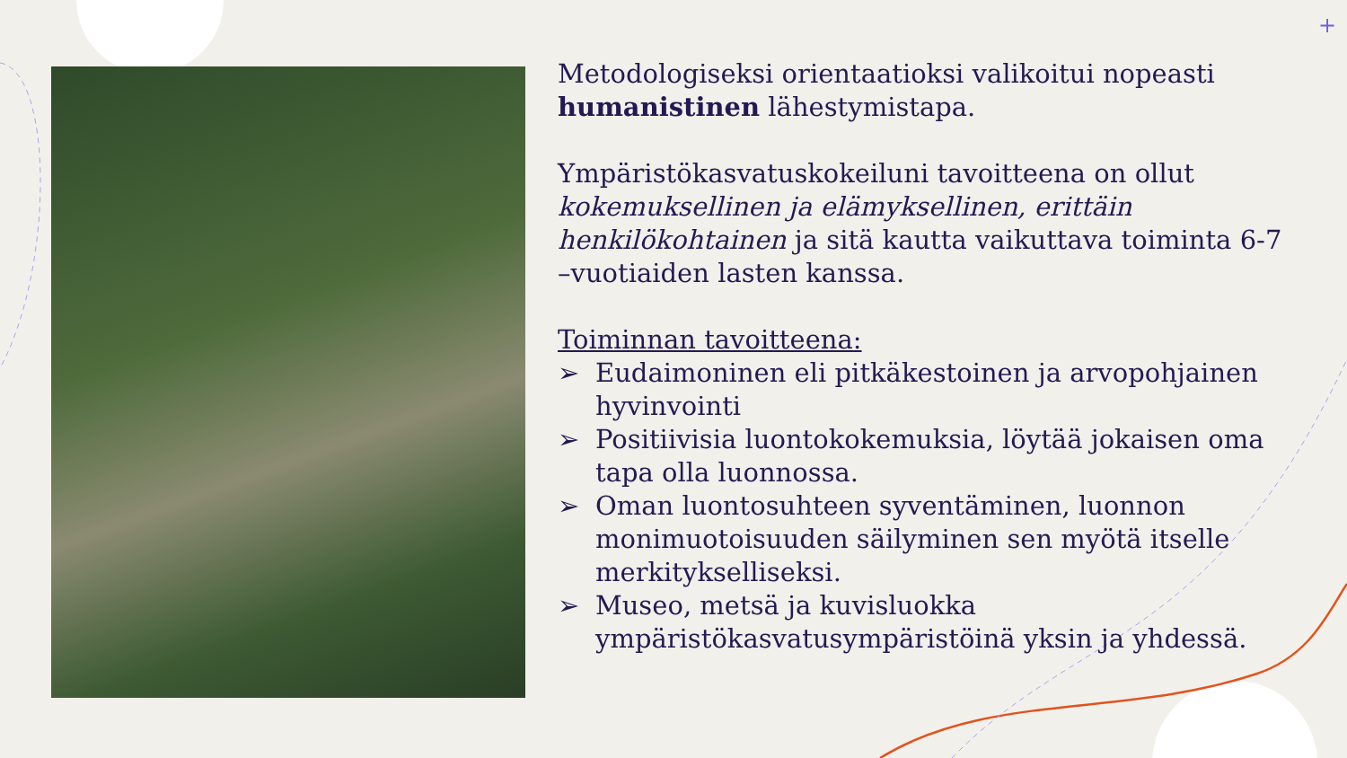+
Metodologiseksi orientaatioksi valikoitui nopeasti humanistinen lähestymistapa.
Ympäristökasvatuskokeiluni tavoitteena on ollut kokemuksellinen ja elämyksellinen, erittäin henkilökohtainen ja sitä kautta vaikuttava toiminta 6-7 –vuotiaiden lasten kanssa.
Toiminnan tavoitteena:
➢ Eudaimoninen eli pitkäkestoinen ja arvopohjainen hyvinvointi
➢ Positiivisia luontokokemuksia, löytää jokaisen oma tapa olla luonnossa.
➢ Oman luontosuhteen syventäminen, luonnon monimuotoisuuden säilyminen sen myötä itselle merkitykselliseksi.
➢ Museo, metsä ja kuvisluokka ympäristökasvatusympäristöinä yksin ja yhdessä.